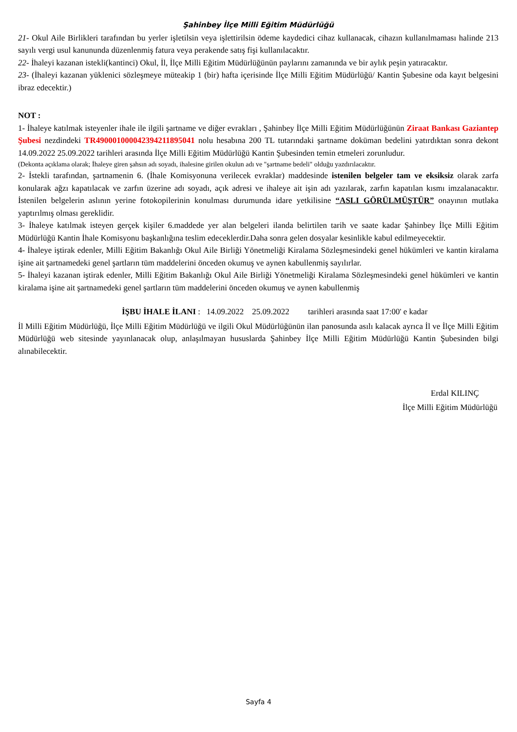Şahinbey İlçe Milli Eğitim Müdürlüğü
21- Okul Aile Birlikleri tarafından bu yerler işletilsin veya işlettirilsin ödeme kaydedici cihaz kullanacak, cihazın kullanılmaması halinde 213 sayılı vergi usul kanununda düzenlenmiş fatura veya perakende satış fişi kullanılacaktır.
22- İhaleyi kazanan istekli(kantinci) Okul, İl, İlçe Milli Eğitim Müdürlüğünün paylarını zamanında ve bir aylık peşin yatıracaktır.
23- (İhaleyi kazanan yüklenici sözleşmeye müteakip 1 (bir) hafta içerisinde İlçe Milli Eğitim Müdürlüğü/ Kantin Şubesine oda kayıt belgesini ibraz edecektir.)
NOT :
1- İhaleye katılmak isteyenler ihale ile ilgili şartname ve diğer evrakları , Şahinbey İlçe Milli Eğitim Müdürlüğünün Ziraat Bankası Gaziantep Şubesi nezdindeki TR490001000042394211895041 nolu hesabına 200 TL tutarındaki şartname doküman bedelini yatırdıktan sonra dekont 14.09.2022 25.09.2022 tarihleri arasında İlçe Milli Eğitim Müdürlüğü Kantin Şubesinden temin etmeleri zorunludur.
(Dekonta açıklama olarak; İhaleye giren şahsın adı soyadı, ihalesine girilen okulun adı ve "şartname bedeli" olduğu yazdırılacaktır.
2- İstekli tarafından, şartnamenin 6. (İhale Komisyonuna verilecek evraklar) maddesinde istenilen belgeler tam ve eksiksiz olarak zarfa konularak ağzı kapatılacak ve zarfın üzerine adı soyadı, açık adresi ve ihaleye ait işin adı yazılarak, zarfın kapatılan kısmı imzalanacaktır. İstenilen belgelerin aslının yerine fotokopilerinin konulması durumunda idare yetkilisine “ASLI GÖRÜLMÜŞTÜR” onayının mutlaka yaptırılmış olması gereklidir.
3- İhaleye katılmak isteyen gerçek kişiler 6.maddede yer alan belgeleri ilanda belirtilen tarih ve saate kadar Şahinbey İlçe Milli Eğitim Müdürlüğü Kantin İhale Komisyonu başkanlığına teslim edeceklerdir.Daha sonra gelen dosyalar kesinlikle kabul edilmeyecektir.
4- İhaleye iştirak edenler, Milli Eğitim Bakanlığı Okul Aile Birliği Yönetmeliği Kiralama Sözleşmesindeki genel hükümleri ve kantin kiralama işine ait şartnamedeki genel şartların tüm maddelerini önceden okumuş ve aynen kabullenmiş sayılırlar.
5- İhaleyi kazanan iştirak edenler, Milli Eğitim Bakanlığı Okul Aile Birliği Yönetmeliği Kiralama Sözleşmesindeki genel hükümleri ve kantin kiralama işine ait şartnamedeki genel şartların tüm maddelerini önceden okumuş ve aynen kabullenmiş
İŞBU İHALE İLANI : 14.09.2022 25.09.2022 tarihleri arasında saat 17:00' e kadar
İl Milli Eğitim Müdürlüğü, İlçe Milli Eğitim Müdürlüğü ve ilgili Okul Müdürlüğünün ilan panosunda asılı kalacak ayrıca İl ve İlçe Milli Eğitim Müdürlüğü web sitesinde yayınlanacak olup, anlaşılmayan hususlarda Şahinbey İlçe Milli Eğitim Müdürlüğü Kantin Şubesinden bilgi alınabilecektir.
Erdal KILINÇ
İlçe Milli Eğitim Müdürlüğü
Sayfa 4